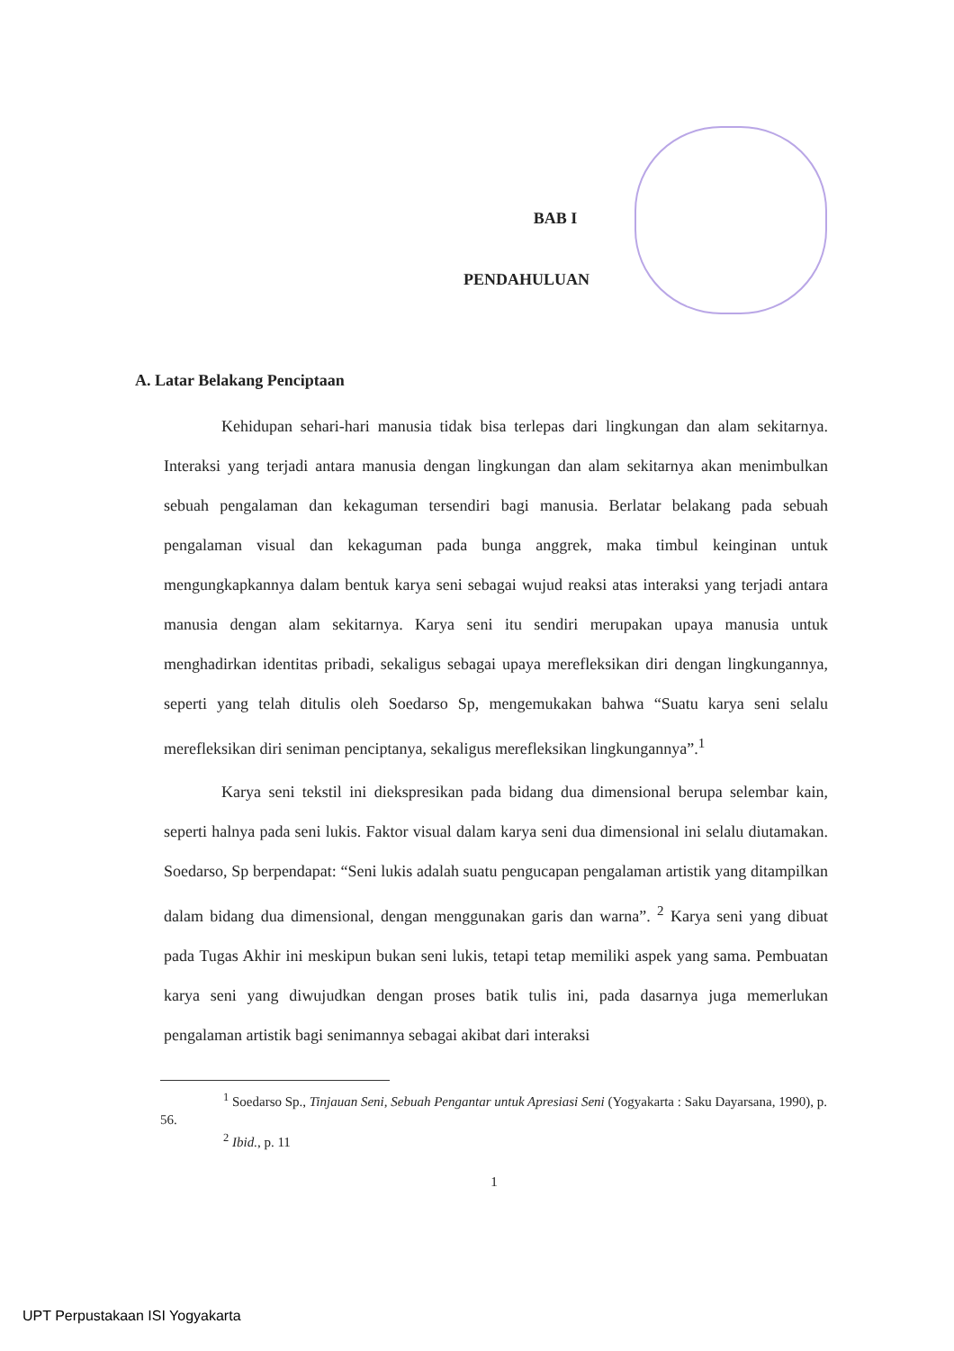BAB I
PENDAHULUAN
A. Latar Belakang Penciptaan
Kehidupan sehari-hari manusia tidak bisa terlepas dari lingkungan dan alam sekitarnya. Interaksi yang terjadi antara manusia dengan lingkungan dan alam sekitarnya akan menimbulkan sebuah pengalaman dan kekaguman tersendiri bagi manusia. Berlatar belakang pada sebuah pengalaman visual dan kekaguman pada bunga anggrek, maka timbul keinginan untuk mengungkapkannya dalam bentuk karya seni sebagai wujud reaksi atas interaksi yang terjadi antara manusia dengan alam sekitarnya. Karya seni itu sendiri merupakan upaya manusia untuk menghadirkan identitas pribadi, sekaligus sebagai upaya merefleksikan diri dengan lingkungannya, seperti yang telah ditulis oleh Soedarso Sp, mengemukakan bahwa “Suatu karya seni selalu merefleksikan diri seniman penciptanya, sekaligus merefleksikan lingkungannya”.<sup>1</sup>
Karya seni tekstil ini diekspresikan pada bidang dua dimensional berupa selembar kain, seperti halnya pada seni lukis. Faktor visual dalam karya seni dua dimensional ini selalu diutamakan. Soedarso, Sp berpendapat: “Seni lukis adalah suatu pengucapan pengalaman artistik yang ditampilkan dalam bidang dua dimensional, dengan menggunakan garis dan warna”. <sup>2</sup> Karya seni yang dibuat pada Tugas Akhir ini meskipun bukan seni lukis, tetapi tetap memiliki aspek yang sama. Pembuatan karya seni yang diwujudkan dengan proses batik tulis ini, pada dasarnya juga memerlukan pengalaman artistik bagi senimannya sebagai akibat dari interaksi
<sup>1</sup> Soedarso Sp., Tinjauan Seni, Sebuah Pengantar untuk Apresiasi Seni (Yogyakarta : Saku Dayarsana, 1990), p. 56.
<sup>2</sup> Ibid., p. 11
1
UPT Perpustakaan ISI Yogyakarta